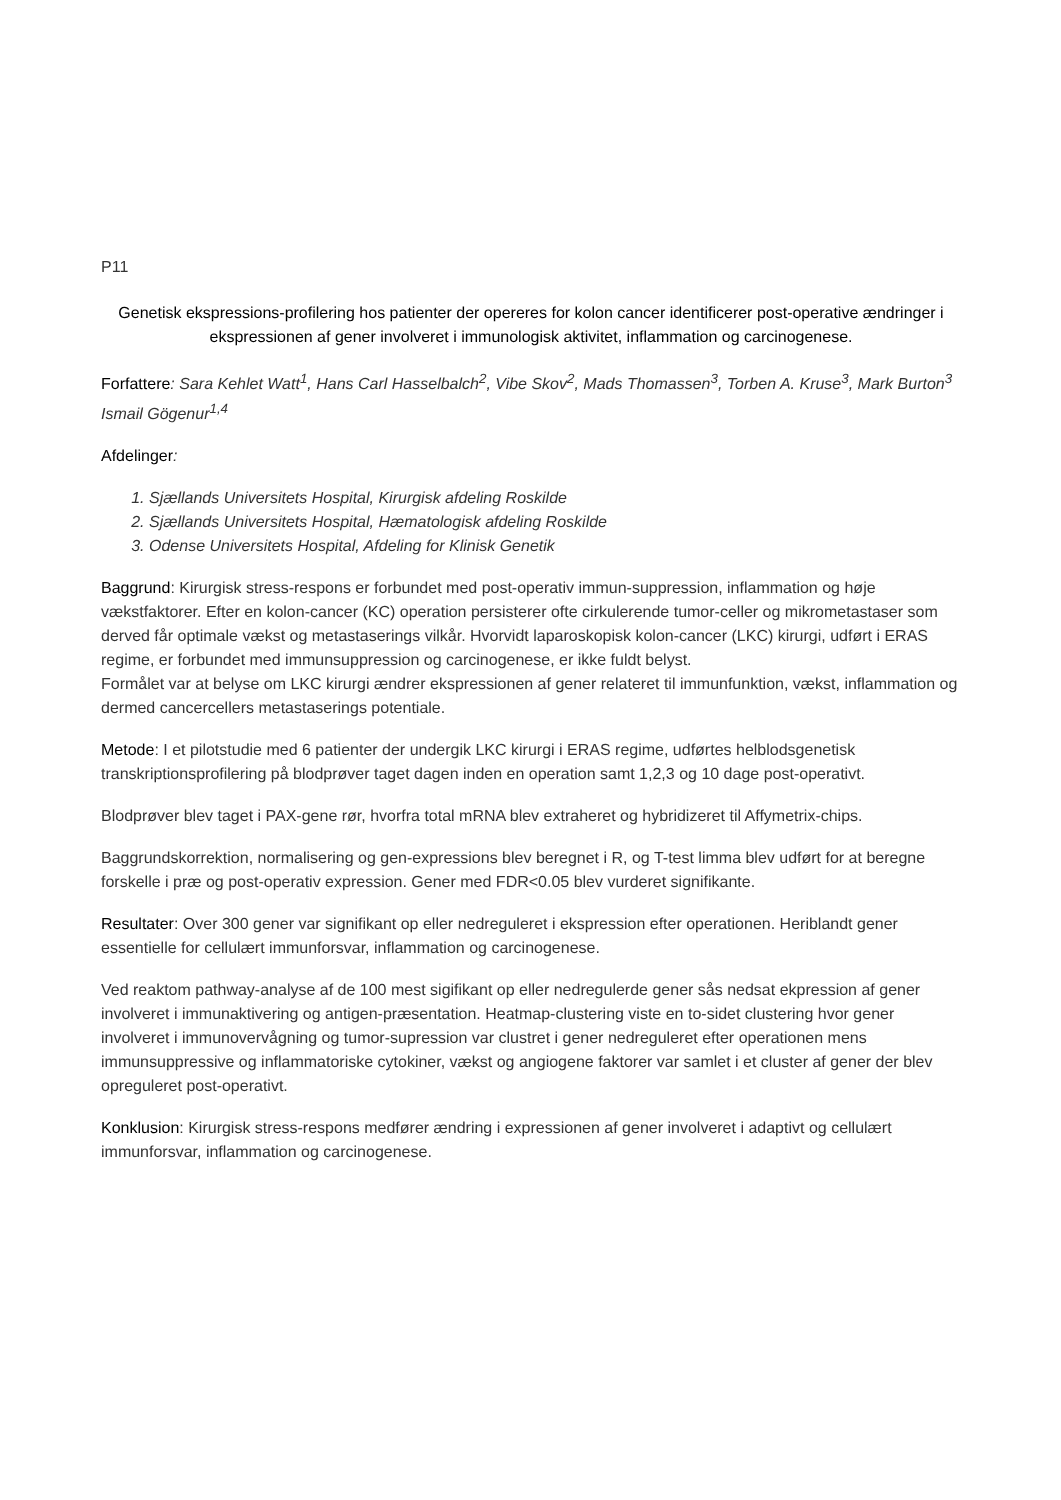P11
Genetisk ekspressions-profilering hos patienter der opereres for kolon cancer identificerer post-operative ændringer i ekspressionen af gener involveret i immunologisk aktivitet, inflammation og carcinogenese.
Forfattere: Sara Kehlet Watt<sup>1</sup>, Hans Carl Hasselbalch<sup>2</sup>, Vibe Skov<sup>2</sup>, Mads Thomassen<sup>3</sup>, Torben A. Kruse<sup>3</sup>, Mark Burton<sup>3</sup> Ismail Gögenur<sup>1,4</sup>
Afdelinger:
1. Sjællands Universitets Hospital, Kirurgisk afdeling Roskilde
2. Sjællands Universitets Hospital, Hæmatologisk afdeling Roskilde
3. Odense Universitets Hospital, Afdeling for Klinisk Genetik
Baggrund: Kirurgisk stress-respons er forbundet med post-operativ immun-suppression, inflammation og høje vækstfaktorer. Efter en kolon-cancer (KC) operation persisterer ofte cirkulerende tumor-celler og mikrometastaser som derved får optimale vækst og metastaserings vilkår. Hvorvidt laparoskopisk kolon-cancer (LKC) kirurgi, udført i ERAS regime, er forbundet med immunsuppression og carcinogenese, er ikke fuldt belyst.
Formålet var at belyse om LKC kirurgi ændrer ekspressionen af gener relateret til immunfunktion, vækst, inflammation og dermed cancercellers metastaserings potentiale.
Metode: I et pilotstudie med 6 patienter der undergik LKC kirurgi i ERAS regime, udførtes helblodsgenetisk transkriptionsprofilering på blodprøver taget dagen inden en operation samt 1,2,3 og 10 dage post-operativt.
Blodprøver blev taget i PAX-gene rør, hvorfra total mRNA blev extraheret og hybridizeret til Affymetrix-chips.
Baggrundskorrektion, normalisering og gen-expressions blev beregnet i R, og T-test limma blev udført for at beregne forskelle i præ og post-operativ expression. Gener med FDR<0.05 blev vurderet signifikante.
Resultater: Over 300 gener var signifikant op eller nedreguleret i ekspression efter operationen. Heriblandt gener essentielle for cellulært immunforsvar, inflammation og carcinogenese.
Ved reaktom pathway-analyse af de 100 mest sigifikant op eller nedregulerde gener sås nedsat ekpression af gener involveret i immunaktivering og antigen-præsentation. Heatmap-clustering viste en to-sidet clustering hvor gener involveret i immunovervågning og tumor-supression var clustret i gener nedreguleret efter operationen mens immunsuppressive og inflammatoriske cytokiner, vækst og angiogene faktorer var samlet i et cluster af gener der blev opreguleret post-operativt.
Konklusion: Kirurgisk stress-respons medfører ændring i expressionen af gener involveret i adaptivt og cellulært immunforsvar, inflammation og carcinogenese.